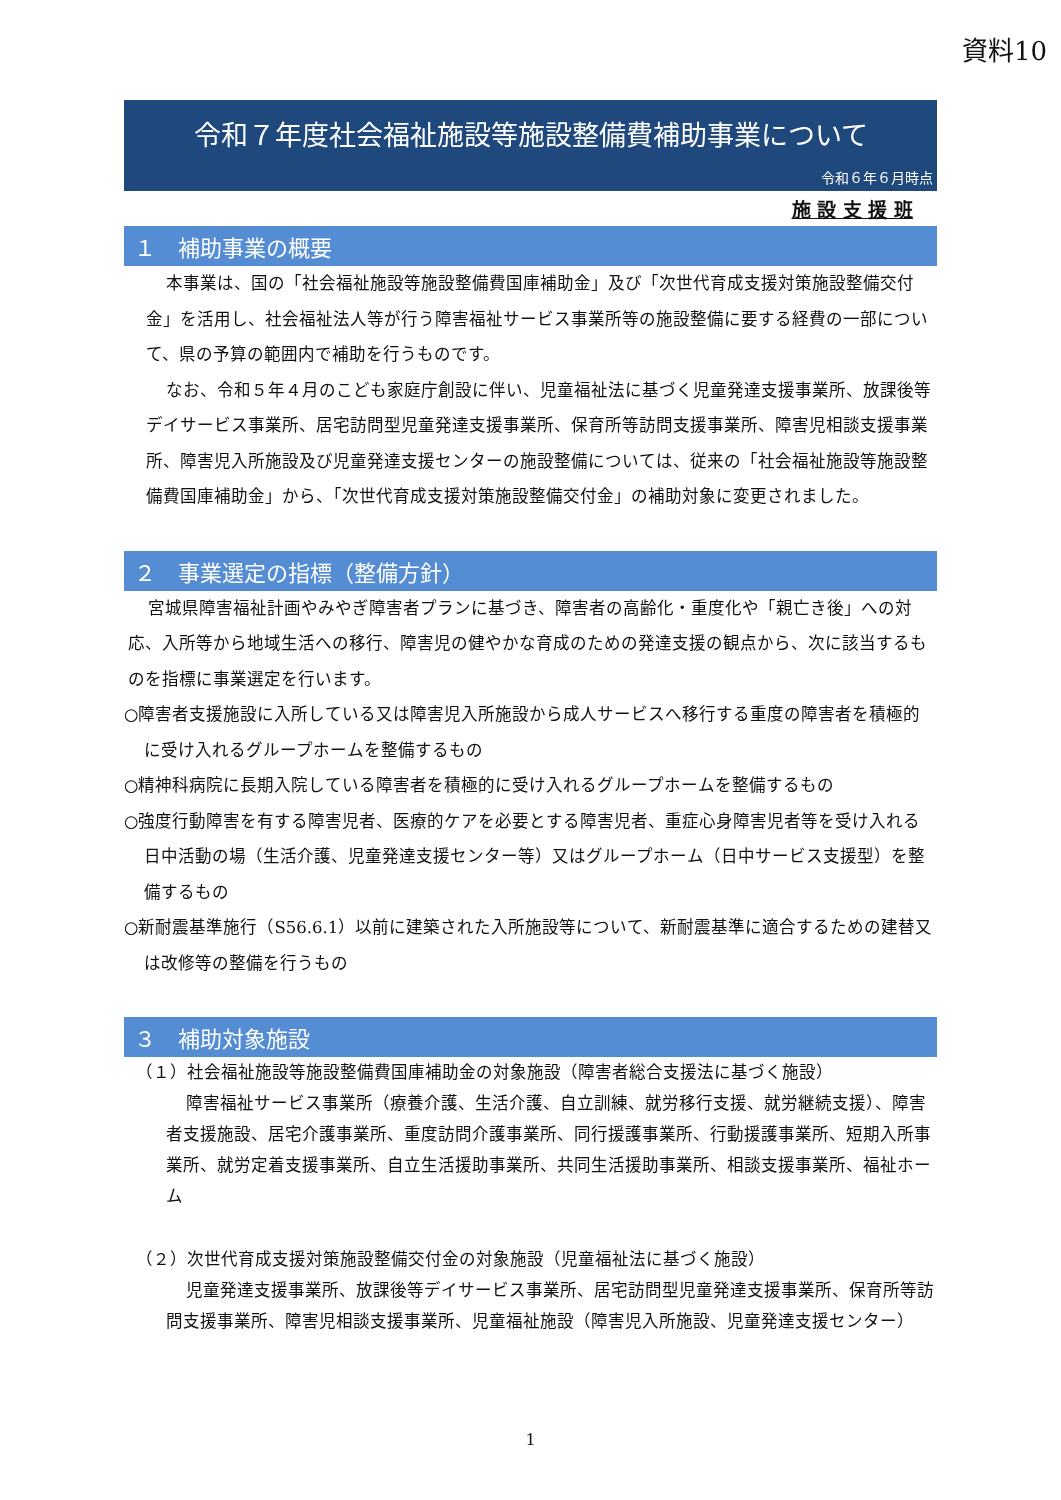資料10
令和７年度社会福祉施設等施設整備費補助事業について
令和６年６月時点
施 設 支 援 班
１　補助事業の概要
本事業は、国の「社会福祉施設等施設整備費国庫補助金」及び「次世代育成支援対策施設整備交付金」を活用し、社会福祉法人等が行う障害福祉サービス事業所等の施設整備に要する経費の一部について、県の予算の範囲内で補助を行うものです。
なお、令和５年４月のこども家庭庁創設に伴い、児童福祉法に基づく児童発達支援事業所、放課後等デイサービス事業所、居宅訪問型児童発達支援事業所、保育所等訪問支援事業所、障害児相談支援事業所、障害児入所施設及び児童発達支援センターの施設整備については、従来の「社会福祉施設等施設整備費国庫補助金」から、「次世代育成支援対策施設整備交付金」の補助対象に変更されました。
２　事業選定の指標（整備方針）
宮城県障害福祉計画やみやぎ障害者プランに基づき、障害者の高齢化・重度化や「親亡き後」への対応、入所等から地域生活への移行、障害児の健やかな育成のための発達支援の観点から、次に該当するものを指標に事業選定を行います。
○障害者支援施設に入所している又は障害児入所施設から成人サービスへ移行する重度の障害者を積極的に受け入れるグループホームを整備するもの
○精神科病院に長期入院している障害者を積極的に受け入れるグループホームを整備するもの
○強度行動障害を有する障害児者、医療的ケアを必要とする障害児者、重症心身障害児者等を受け入れる日中活動の場（生活介護、児童発達支援センター等）又はグループホーム（日中サービス支援型）を整備するもの
○新耐震基準施行（S56.6.1）以前に建築された入所施設等について、新耐震基準に適合するための建替又は改修等の整備を行うもの
３　補助対象施設
（１）社会福祉施設等施設整備費国庫補助金の対象施設（障害者総合支援法に基づく施設）
障害福祉サービス事業所（療養介護、生活介護、自立訓練、就労移行支援、就労継続支援）、障害者支援施設、居宅介護事業所、重度訪問介護事業所、同行援護事業所、行動援護事業所、短期入所事業所、就労定着支援事業所、自立生活援助事業所、共同生活援助事業所、相談支援事業所、福祉ホーム
（２）次世代育成支援対策施設整備交付金の対象施設（児童福祉法に基づく施設）
児童発達支援事業所、放課後等デイサービス事業所、居宅訪問型児童発達支援事業所、保育所等訪問支援事業所、障害児相談支援事業所、児童福祉施設（障害児入所施設、児童発達支援センター）
1